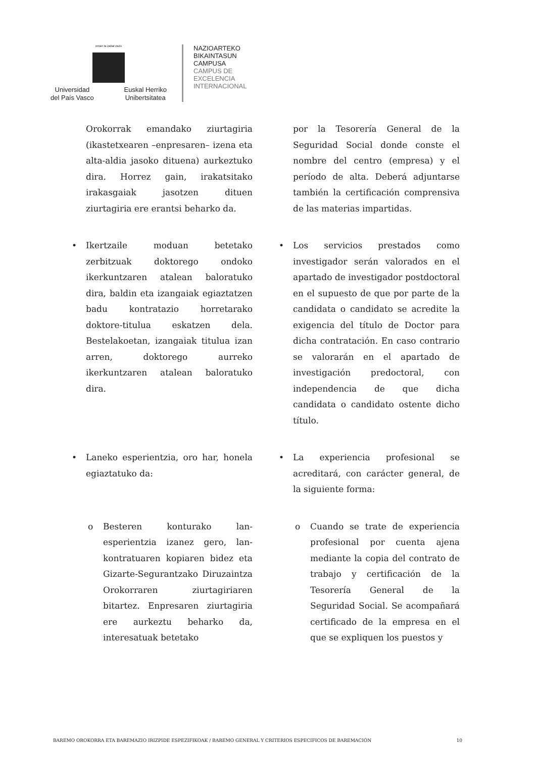eman ta zabal zazu
Universidad
del País Vasco Euskal Herriko
Unibertsitatea
NAZIOARTEKO
BIKAINTASUN
CAMPUSA
CAMPUS DE
EXCELENCIA
INTERNACIONAL
Orokorrak emandako ziurtagiria (ikastetxearen –enpresaren– izena eta alta-aldia jasoko dituena) aurkeztuko dira. Horrez gain, irakatsitako irakasgaiak jasotzen dituen ziurtagiria ere erantsi beharko da.
por la Tesorería General de la Seguridad Social donde conste el nombre del centro (empresa) y el período de alta. Deberá adjuntarse también la certificación comprensiva de las materias impartidas.
• Ikertzaile moduan betetako zerbitzuak doktorego ondoko ikerkuntzaren atalean baloratuko dira, baldin eta izangaiak egiaztatzen badu kontratazio horretarako doktore-titulua eskatzen dela. Bestelakoetan, izangaiak titulua izan arren, doktorego aurreko ikerkuntzaren atalean baloratuko dira.
• Los servicios prestados como investigador serán valorados en el apartado de investigador postdoctoral en el supuesto de que por parte de la candidata o candidato se acredite la exigencia del título de Doctor para dicha contratación. En caso contrario se valorarán en el apartado de investigación predoctoral, con independencia de que dicha candidata o candidato ostente dicho título.
• Laneko esperientzia, oro har, honela egiaztatuko da:
• La experiencia profesional se acreditará, con carácter general, de la siguiente forma:
o Besteren konturako lan-esperientzia izanez gero, lan-kontratuaren kopiaren bidez eta Gizarte-Segurantzako Diruzaintza Orokorraren ziurtagiriaren bitartez. Enpresaren ziurtagiria ere aurkeztu beharko da, interesatuak betetako
o Cuando se trate de experiencia profesional por cuenta ajena mediante la copia del contrato de trabajo y certificación de la Tesorería General de la Seguridad Social. Se acompañará certificado de la empresa en el que se expliquen los puestos y
BAREMO OROKORRA ETA BAREMAZIO IRIZPIDE ESPEZIFIKOAK / BAREMO GENERAL Y CRITERIOS ESPECIFICOS DE BAREMACIÓN 10